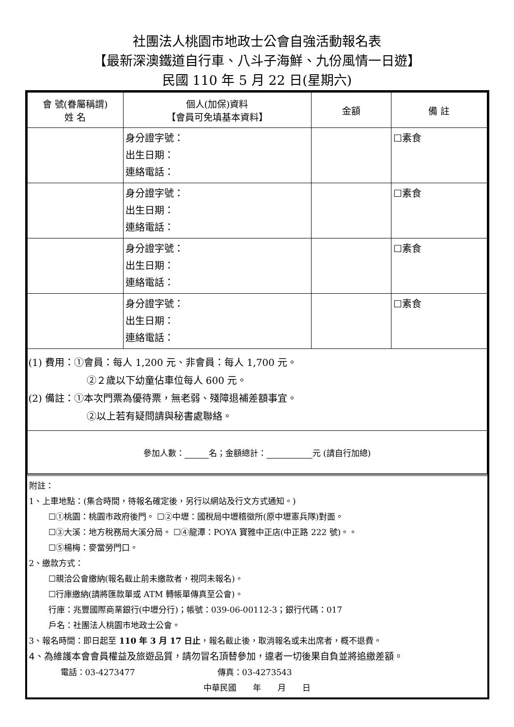社團法人桃園市地政士公會自強活動報名表
【最新深澳鐵道自行車、八斗子海鮮、九份風情一日遊】
民國 110 年 5 月 22 日(星期六)
| 會 號(眷屬稱謂) 姓 名 | 個人(加保)資料 【會員可免填基本資料】 | 金額 | 備 註 |
| --- | --- | --- | --- |
| | 身分證字號： 出生日期： 連絡電話： | | ☐素食 |
| | 身分證字號： 出生日期： 連絡電話： | | ☐素食 |
| | 身分證字號： 出生日期： 連絡電話： | | ☐素食 |
| | 身分證字號： 出生日期： 連絡電話： | | ☐素食 |
| (1) 費用：①會員：每人 1,200 元、非會員：每人 1,700 元。 ②２歲以下幼童佔車位每人 600 元。 (2) 備註：①本次門票為優待票，無老弱、殘障退補差額事宜。 ②以上若有疑問請與秘書處聯絡。 | | | |
| 參加人數： 名；金額總計： 元 (請自行加總) | | | |
附註：
1、上車地點：(集合時間，待報名確定後，另行以網站及行文方式通知。)
☐①桃園：桃園市政府後門。 ☐②中壢：國稅局中壢稽徵所(原中壢憲兵隊)對面。
☐③大溪：地方稅務局大溪分局。 ☐④龍潭：POYA 寶雅中正店(中正路 222 號)。。
☐⑤楊梅：麥當勞門口。
2、繳款方式：
☐親洽公會繳納(報名截止前未繳款者，視同未報名)。
☐行庫繳納(請將匯款單或 ATM 轉帳單傳真至公會)。
行庫：兆豐國際商業銀行(中壢分行)；帳號：039-06-00112-3；銀行代碼：017
戶名：社團法人桃園市地政士公會。
3、報名時間：即日起至 110 年 3 月 17 日止，報名截止後，取消報名或未出席者，概不退費。
4、為維護本會會員權益及旅遊品質，請勿冒名頂替參加，違者一切後果自負並將追繳差額。
電話：03-4273477 傳真：03-4273543
中華民國　　年　　月　　日